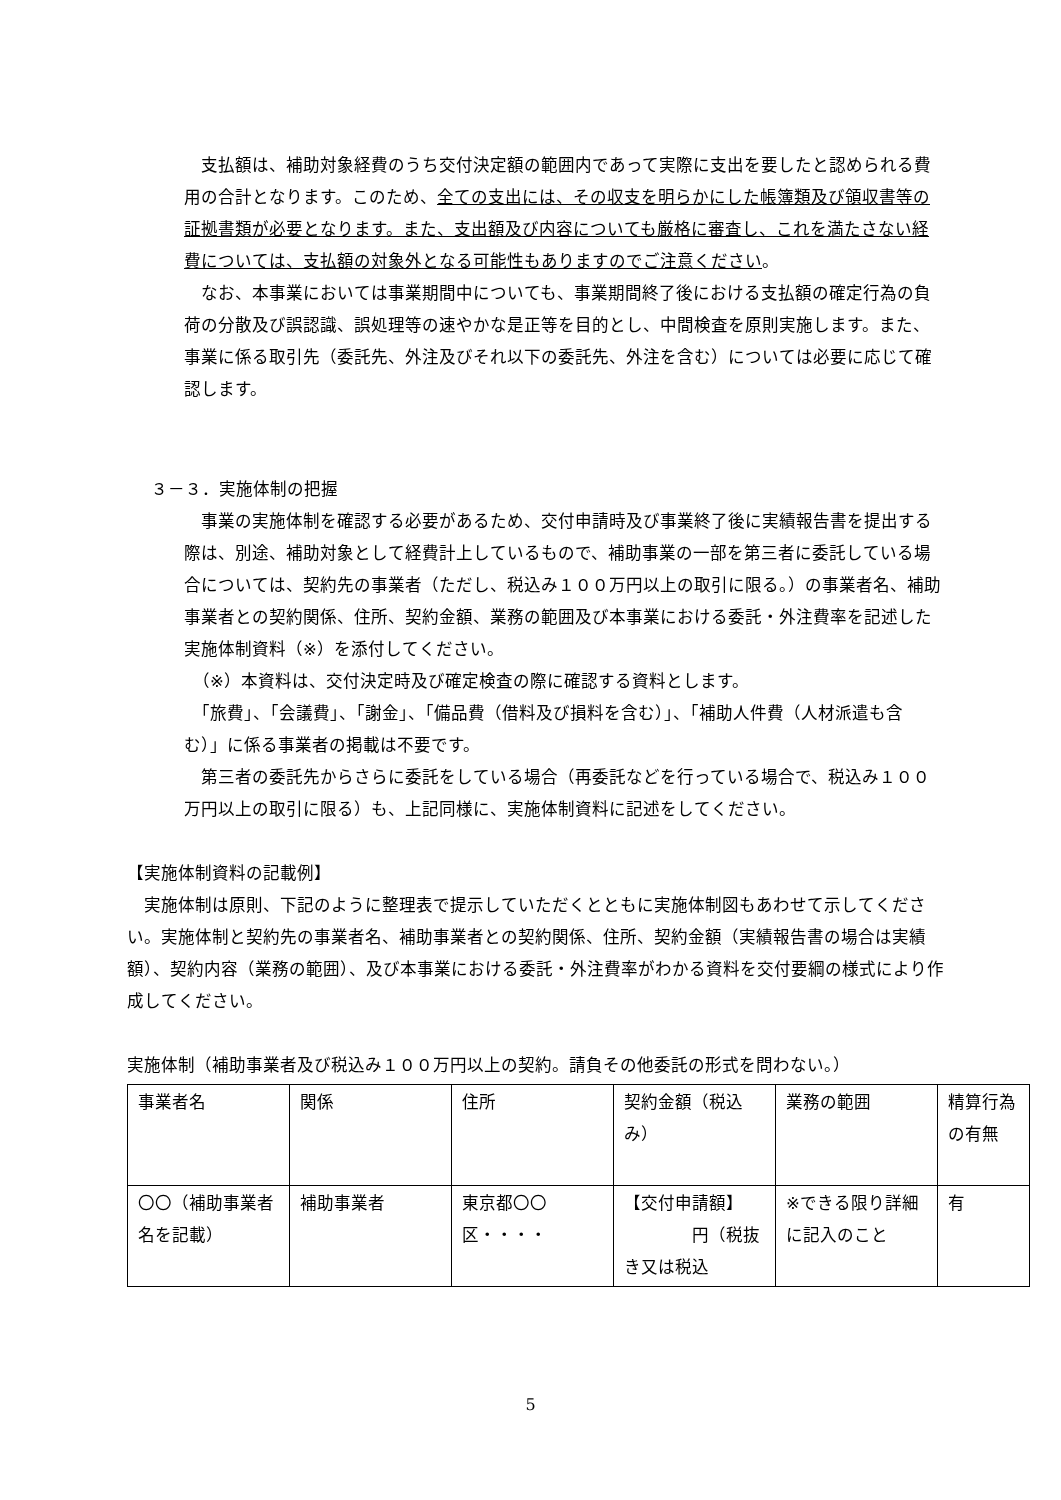支払額は、補助対象経費のうち交付決定額の範囲内であって実際に支出を要したと認められる費用の合計となります。このため、全ての支出には、その収支を明らかにした帳簿類及び領収書等の証拠書類が必要となります。また、支出額及び内容についても厳格に審査し、これを満たさない経費については、支払額の対象外となる可能性もありますのでご注意ください。
　なお、本事業においては事業期間中についても、事業期間終了後における支払額の確定行為の負荷の分散及び誤認識、誤処理等の速やかな是正等を目的とし、中間検査を原則実施します。また、事業に係る取引先（委託先、外注及びそれ以下の委託先、外注を含む）については必要に応じて確認します。
３－３．実施体制の把握
　事業の実施体制を確認する必要があるため、交付申請時及び事業終了後に実績報告書を提出する際は、別途、補助対象として経費計上しているもので、補助事業の一部を第三者に委託している場合については、契約先の事業者（ただし、税込み１００万円以上の取引に限る。）の事業者名、補助事業者との契約関係、住所、契約金額、業務の範囲及び本事業における委託・外注費率を記述した実施体制資料（※）を添付してください。
　（※）本資料は、交付決定時及び確定検査の際に確認する資料とします。
　「旅費」、「会議費」、「謝金」、「備品費（借料及び損料を含む）」、「補助人件費（人材派遣も含む）」に係る事業者の掲載は不要です。
　第三者の委託先からさらに委託をしている場合（再委託などを行っている場合で、税込み１００万円以上の取引に限る）も、上記同様に、実施体制資料に記述をしてください。
【実施体制資料の記載例】
　実施体制は原則、下記のように整理表で提示していただくとともに実施体制図もあわせて示してください。実施体制と契約先の事業者名、補助事業者との契約関係、住所、契約金額（実績報告書の場合は実績額）、契約内容（業務の範囲）、及び本事業における委託・外注費率がわかる資料を交付要綱の様式により作成してください。
実施体制（補助事業者及び税込み１００万円以上の契約。請負その他委託の形式を問わない。）
| 事業者名 | 関係 | 住所 | 契約金額（税込み） | 業務の範囲 | 精算行為の有無 |
| 〇〇（補助事業者名を記載） | 補助事業者 | 東京都〇〇区・・・・ | 【交付申請額】 円（税抜き又は税込 | ※できる限り詳細に記入のこと | 有 |
5